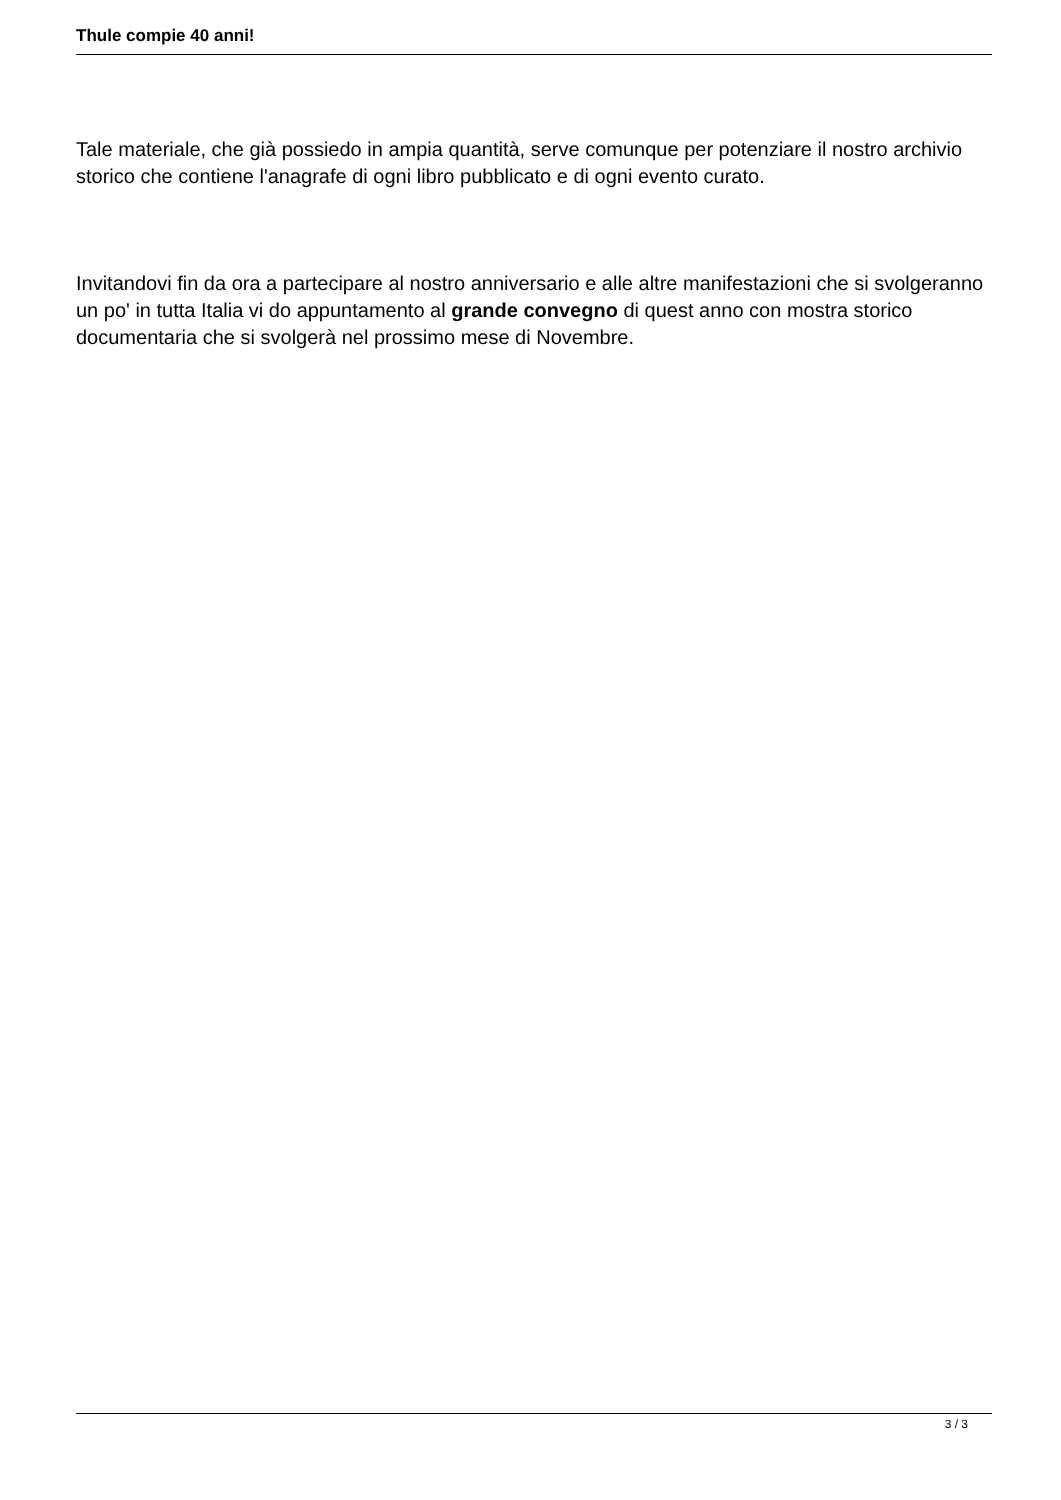Thule compie 40 anni!
Tale materiale, che già possiedo in ampia quantità, serve comunque per potenziare il nostro archivio storico che contiene l'anagrafe di ogni libro pubblicato e di ogni evento curato.
Invitandovi fin da ora a partecipare al nostro anniversario e alle altre manifestazioni che si svolgeranno un po' in tutta Italia vi do appuntamento al grande convegno di quest anno con mostra storico documentaria che si svolgerà nel prossimo mese di Novembre.
3 / 3